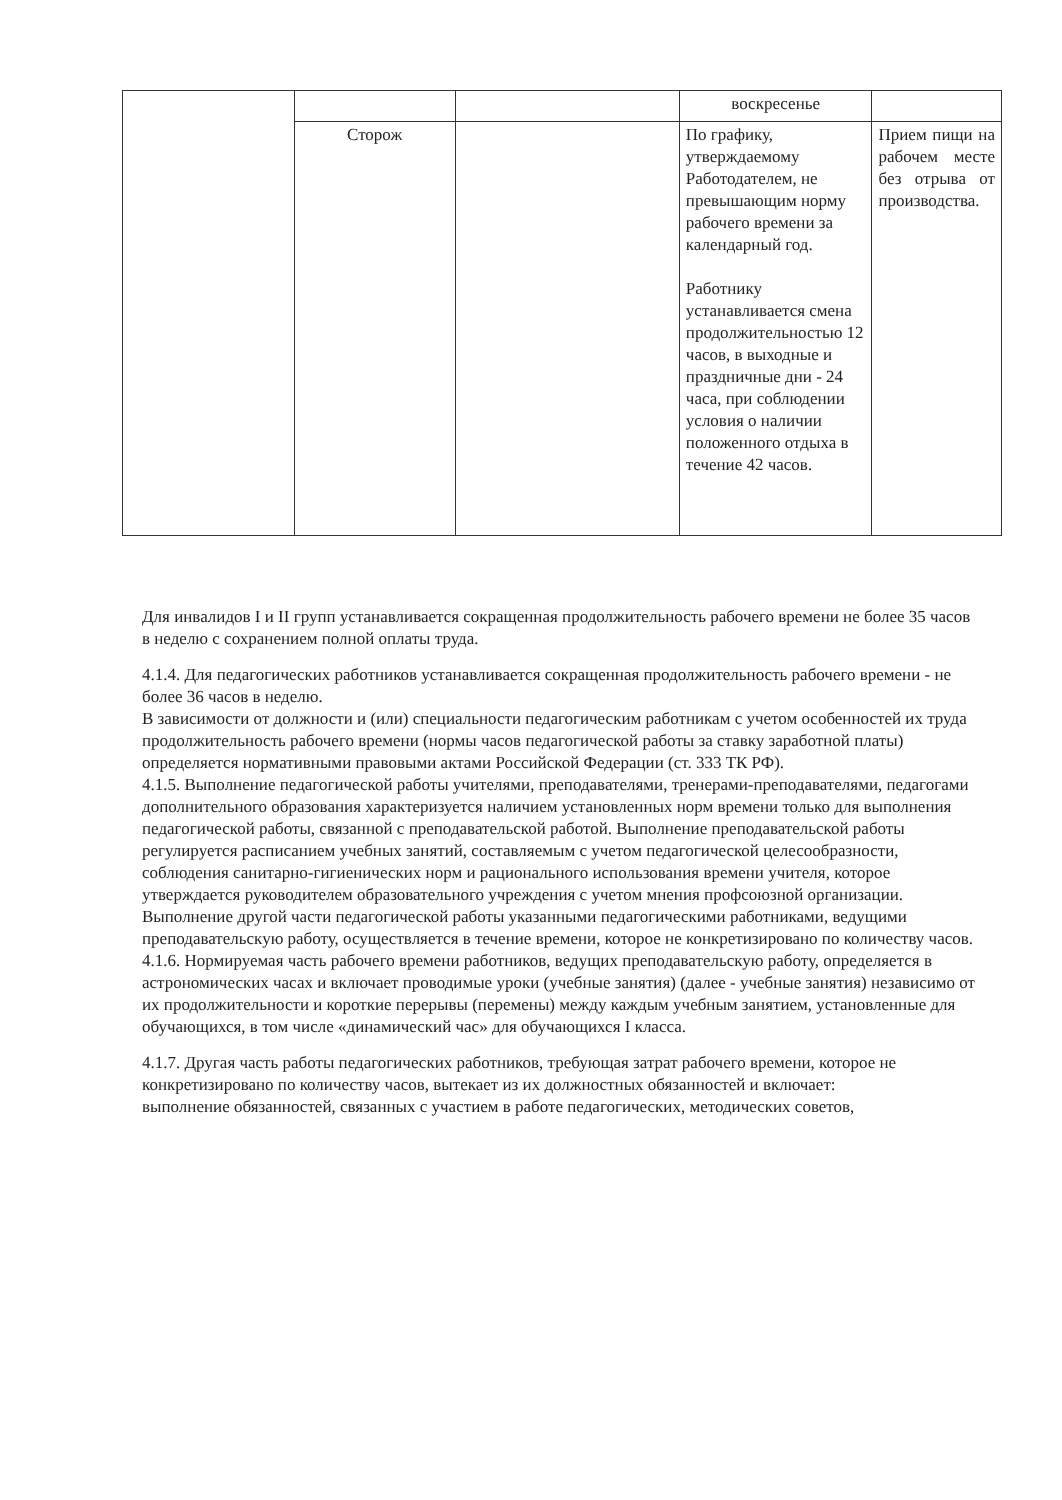| | | | воскресенье | |
| | Сторож | | По графику, утверждаемому Работодателем, не превышающим норму рабочего времени за календарный год. Работнику устанавливается смена продолжительностью 12 часов, в выходные и праздничные дни - 24 часа, при соблюдении условия о наличии положенного отдыха в течение 42 часов. | Прием пищи на рабочем месте без отрыва от производства. |
Для инвалидов I и II групп устанавливается сокращенная продолжительность рабочего времени не более 35 часов в неделю с сохранением полной оплаты труда.
4.1.4. Для педагогических работников устанавливается сокращенная продолжительность рабочего времени - не более 36 часов в неделю.
В зависимости от должности и (или) специальности педагогическим работникам с учетом особенностей их труда продолжительность рабочего времени (нормы часов педагогической работы за ставку заработной платы) определяется нормативными правовыми актами Российской Федерации (ст. 333 ТК РФ).
4.1.5. Выполнение педагогической работы учителями, преподавателями, тренерами-преподавателями, педагогами дополнительного образования характеризуется наличием установленных норм времени только для выполнения педагогической работы, связанной с преподавательской работой. Выполнение преподавательской работы регулируется расписанием учебных занятий, составляемым с учетом педагогической целесообразности, соблюдения санитарно-гигиенических норм и рационального использования времени учителя, которое утверждается руководителем образовательного учреждения с учетом мнения профсоюзной организации.
Выполнение другой части педагогической работы указанными педагогическими работниками, ведущими преподавательскую работу, осуществляется в течение времени, которое не конкретизировано по количеству часов.
4.1.6. Нормируемая часть рабочего времени работников, ведущих преподавательскую работу, определяется в астрономических часах и включает проводимые уроки (учебные занятия) (далее - учебные занятия) независимо от их продолжительности и короткие перерывы (перемены) между каждым учебным занятием, установленные для обучающихся, в том числе «динамический час» для обучающихся I класса.
4.1.7. Другая часть работы педагогических работников, требующая затрат рабочего времени, которое не конкретизировано по количеству часов, вытекает из их должностных обязанностей и включает:
выполнение обязанностей, связанных с участием в работе педагогических, методических советов,